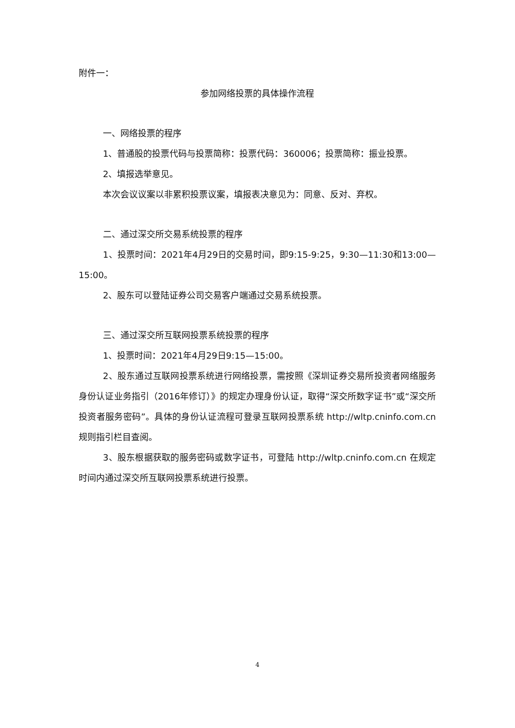附件一：
参加网络投票的具体操作流程
一、网络投票的程序
1、普通股的投票代码与投票简称：投票代码：360006；投票简称：振业投票。
2、填报选举意见。
本次会议议案以非累积投票议案，填报表决意见为：同意、反对、弃权。
二、通过深交所交易系统投票的程序
1、投票时间：2021年4月29日的交易时间，即9:15-9:25，9:30—11:30和13:00—15:00。
2、股东可以登陆证券公司交易客户端通过交易系统投票。
三、通过深交所互联网投票系统投票的程序
1、投票时间：2021年4月29日9:15—15:00。
2、股东通过互联网投票系统进行网络投票，需按照《深圳证券交易所投资者网络服务身份认证业务指引（2016年修订）》的规定办理身份认证，取得“深交所数字证书”或“深交所投资者服务密码”。具体的身份认证流程可登录互联网投票系统 http://wltp.cninfo.com.cn 规则指引栏目查阅。
3、股东根据获取的服务密码或数字证书，可登陆 http://wltp.cninfo.com.cn 在规定时间内通过深交所互联网投票系统进行投票。
4